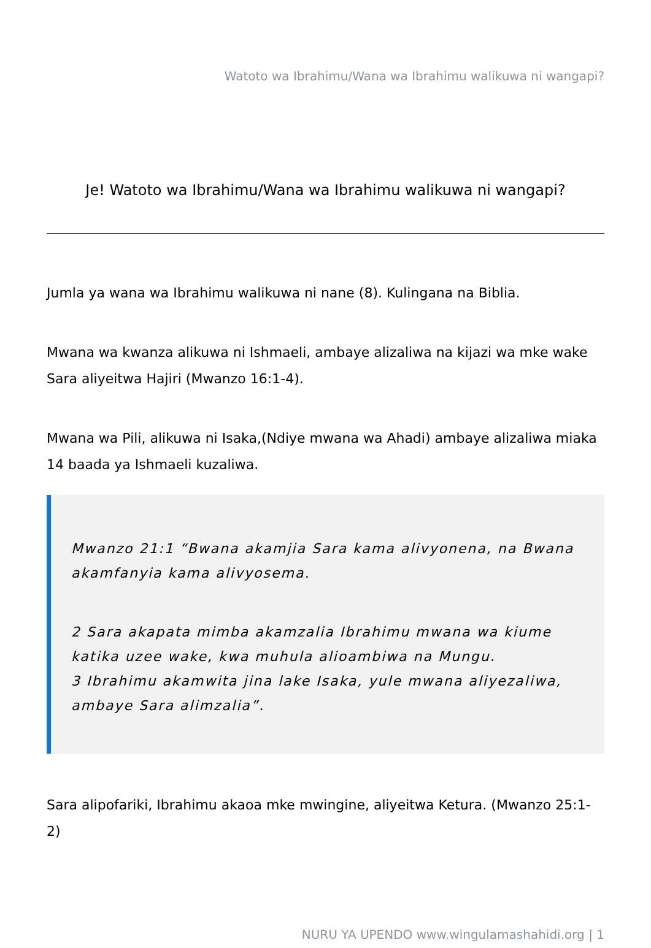Watoto wa Ibrahimu/Wana wa Ibrahimu walikuwa ni wangapi?
Je! Watoto wa Ibrahimu/Wana wa Ibrahimu walikuwa ni wangapi?
Jumla ya wana wa Ibrahimu walikuwa ni nane (8). Kulingana na Biblia.
Mwana wa kwanza alikuwa ni Ishmaeli, ambaye alizaliwa na kijazi wa mke wake Sara aliyeitwa Hajiri (Mwanzo 16:1-4).
Mwana wa Pili, alikuwa ni Isaka,(Ndiye mwana wa Ahadi) ambaye alizaliwa miaka 14 baada ya Ishmaeli kuzaliwa.
Mwanzo 21:1 “Bwana akamjia Sara kama alivyonena, na Bwana akamfanyia kama alivyosema.
2 Sara akapata mimba akamzalia Ibrahimu mwana wa kiume katika uzee wake, kwa muhula alioambiwa na Mungu.
3 Ibrahimu akamwita jina lake Isaka, yule mwana aliyezaliwa, ambaye Sara alimzalia”.
Sara alipofariki, Ibrahimu akaoa mke mwingine, aliyeitwa Ketura. (Mwanzo 25:1-2)
NURU YA UPENDO www.wingulamashahidi.org | 1